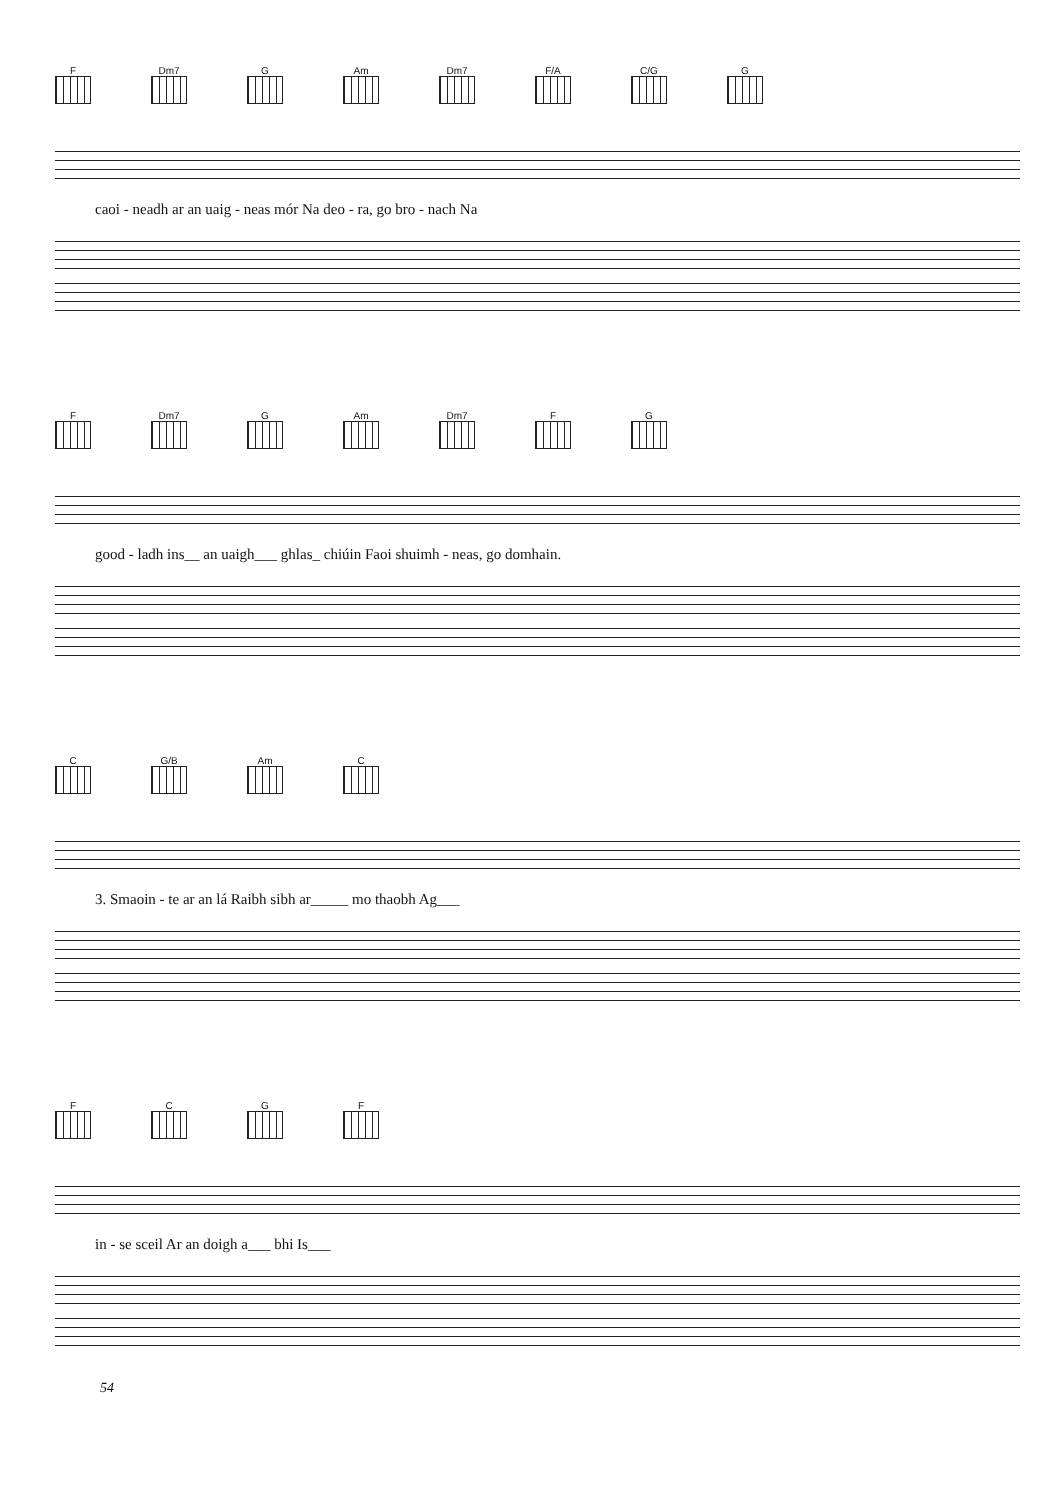F Dm7 G Am Dm7 F/A C/G G
caoi - neadh ar an uaig - neas mór Na deo - ra, go bro - nach Na
F Dm7 G Am Dm7 FG
good - ladh ins__ an uaigh___ ghlas_ chiúin Faoi shuimh - neas, go domhain.
C G/B Am C
3. Smaoin - te ar an lá Raibh sibh ar_____ mo thaobh Ag___
FCGF
in - se sceil Ar an doigh a___ bhi Is___
54